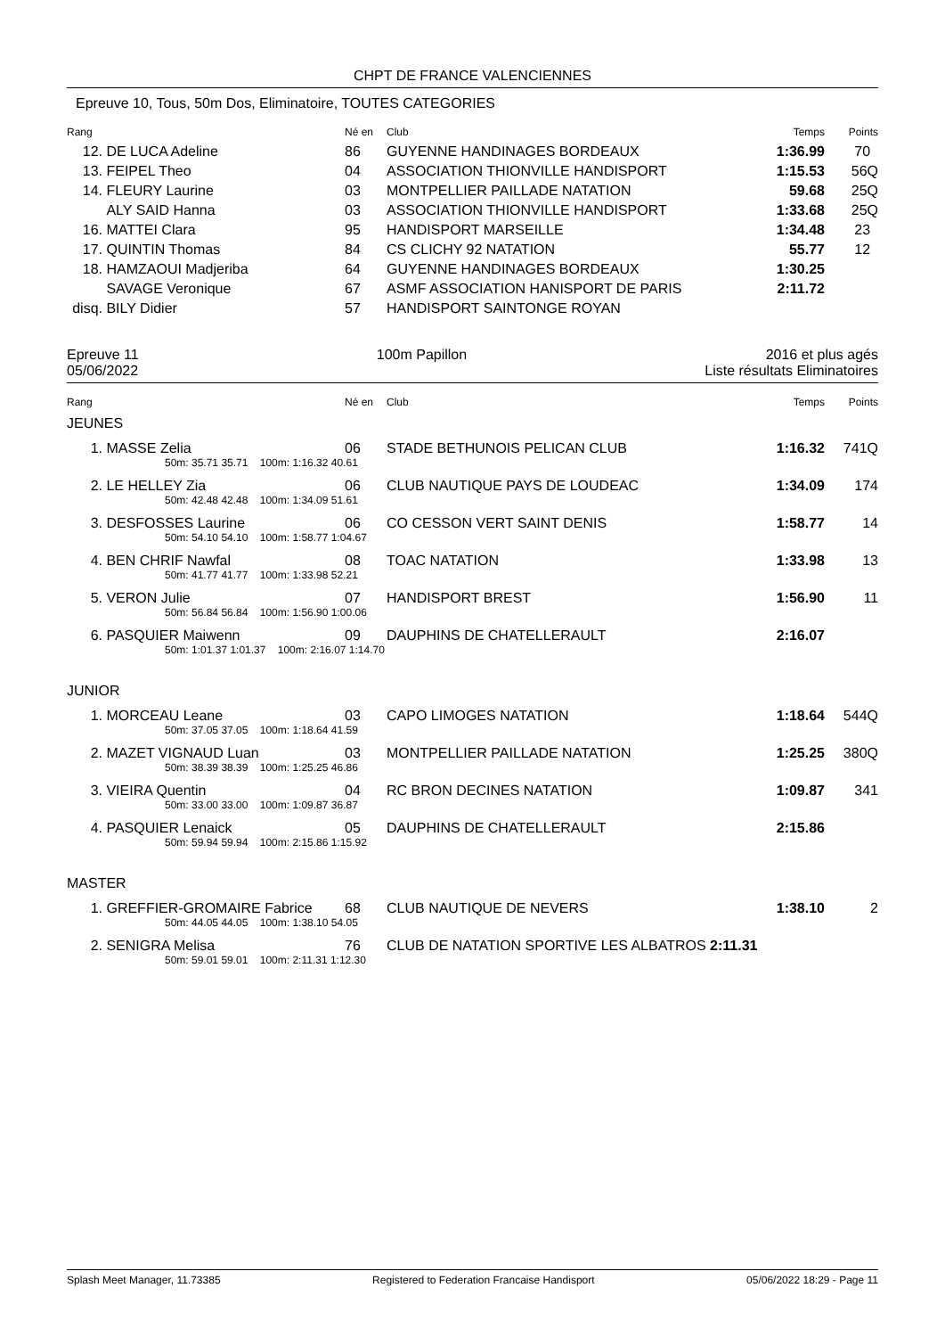CHPT DE FRANCE VALENCIENNES
Epreuve 10, Tous, 50m Dos, Eliminatoire, TOUTES CATEGORIES
| Rang | | Né en | Club | Temps | Points |
| --- | --- | --- | --- | --- | --- |
| 12. | DE LUCA Adeline | 86 | GUYENNE HANDINAGES BORDEAUX | 1:36.99 | 70 |
| 13. | FEIPEL Theo | 04 | ASSOCIATION THIONVILLE HANDISPORT | 1:15.53 | 56Q |
| 14. | FLEURY Laurine | 03 | MONTPELLIER PAILLADE NATATION | 59.68 | 25Q |
| | ALY SAID Hanna | 03 | ASSOCIATION THIONVILLE HANDISPORT | 1:33.68 | 25Q |
| 16. | MATTEI Clara | 95 | HANDISPORT MARSEILLE | 1:34.48 | 23 |
| 17. | QUINTIN Thomas | 84 | CS CLICHY 92 NATATION | 55.77 | 12 |
| 18. | HAMZAOUI Madjeriba | 64 | GUYENNE HANDINAGES BORDEAUX | 1:30.25 | |
| | SAVAGE Veronique | 67 | ASMF ASSOCIATION HANISPORT DE PARIS | 2:11.72 | |
| disq. | BILY Didier | 57 | HANDISPORT SAINTONGE ROYAN | | |
Epreuve 11
05/06/2022
100m Papillon 2016 et plus agés
Liste résultats Eliminatoires
| Rang | | Né en | Club | Temps | Points |
| --- | --- | --- | --- | --- | --- |
JEUNES
| 1. | MASSE Zelia | 06 | STADE BETHUNOIS PELICAN CLUB | 1:16.32 | 741Q |
| | 50m: 35.71 35.71 100m: 1:16.32 40.61 | | | | |
| 2. | LE HELLEY Zia | 06 | CLUB NAUTIQUE PAYS DE LOUDEAC | 1:34.09 | 174 |
| | 50m: 42.48 42.48 100m: 1:34.09 51.61 | | | | |
| 3. | DESFOSSES Laurine | 06 | CO CESSON VERT SAINT DENIS | 1:58.77 | 14 |
| | 50m: 54.10 54.10 100m: 1:58.77 1:04.67 | | | | |
| 4. | BEN CHRIF Nawfal | 08 | TOAC NATATION | 1:33.98 | 13 |
| | 50m: 41.77 41.77 100m: 1:33.98 52.21 | | | | |
| 5. | VERON Julie | 07 | HANDISPORT BREST | 1:56.90 | 11 |
| | 50m: 56.84 56.84 100m: 1:56.90 1:00.06 | | | | |
| 6. | PASQUIER Maiwenn | 09 | DAUPHINS DE CHATELLERAULT | 2:16.07 | |
| | 50m: 1:01.37 1:01.37 100m: 2:16.07 1:14.70 | | | | |
JUNIOR
| 1. | MORCEAU Leane | 03 | CAPO LIMOGES NATATION | 1:18.64 | 544Q |
| | 50m: 37.05 37.05 100m: 1:18.64 41.59 | | | | |
| 2. | MAZET VIGNAUD Luan | 03 | MONTPELLIER PAILLADE NATATION | 1:25.25 | 380Q |
| | 50m: 38.39 38.39 100m: 1:25.25 46.86 | | | | |
| 3. | VIEIRA Quentin | 04 | RC BRON DECINES NATATION | 1:09.87 | 341 |
| | 50m: 33.00 33.00 100m: 1:09.87 36.87 | | | | |
| 4. | PASQUIER Lenaick | 05 | DAUPHINS DE CHATELLERAULT | 2:15.86 | |
| | 50m: 59.94 59.94 100m: 2:15.86 1:15.92 | | | | |
MASTER
| 1. | GREFFIER-GROMAIRE Fabrice | 68 | CLUB NAUTIQUE DE NEVERS | 1:38.10 | 2 |
| | 50m: 44.05 44.05 100m: 1:38.10 54.05 | | | | |
| 2. | SENIGRA Melisa | 76 | CLUB DE NATATION SPORTIVE LES ALBATROS 2:11.31 | | |
| | 50m: 59.01 59.01 100m: 2:11.31 1:12.30 | | | | |
Splash Meet Manager, 11.73385 Registered to Federation Francaise Handisport 05/06/2022 18:29 - Page 11